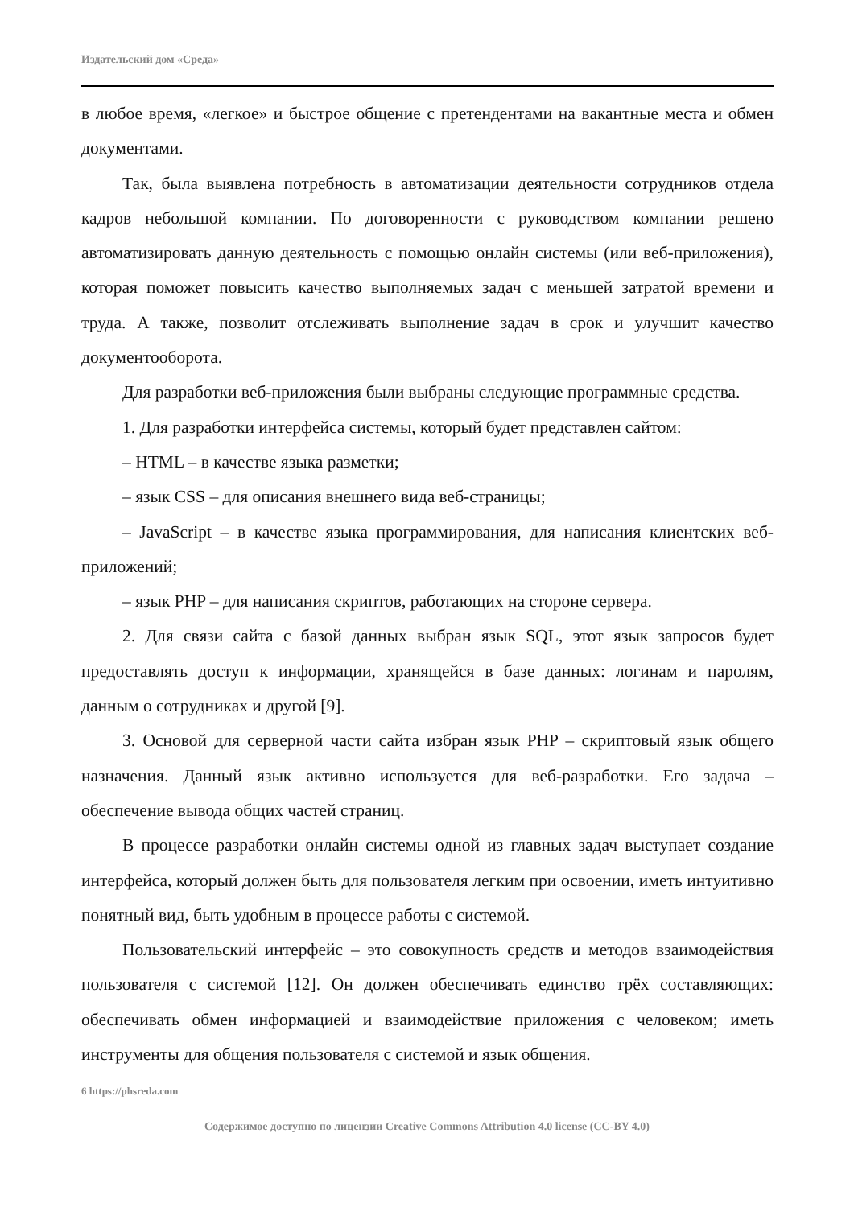Издательский дом «Среда»
в любое время, «легкое» и быстрое общение с претендентами на вакантные места и обмен документами.
Так, была выявлена потребность в автоматизации деятельности сотрудников отдела кадров небольшой компании. По договоренности с руководством компании решено автоматизировать данную деятельность с помощью онлайн системы (или веб-приложения), которая поможет повысить качество выполняемых задач с меньшей затратой времени и труда. А также, позволит отслеживать выполнение задач в срок и улучшит качество документооборота.
Для разработки веб-приложения были выбраны следующие программные средства.
1. Для разработки интерфейса системы, который будет представлен сайтом:
– HTML – в качестве языка разметки;
– язык CSS – для описания внешнего вида веб-страницы;
– JavaScript – в качестве языка программирования, для написания клиентских веб-приложений;
– язык PHP – для написания скриптов, работающих на стороне сервера.
2. Для связи сайта с базой данных выбран язык SQL, этот язык запросов будет предоставлять доступ к информации, хранящейся в базе данных: логинам и паролям, данным о сотрудниках и другой [9].
3. Основой для серверной части сайта избран язык PHP – скриптовый язык общего назначения. Данный язык активно используется для веб-разработки. Его задача – обеспечение вывода общих частей страниц.
В процессе разработки онлайн системы одной из главных задач выступает создание интерфейса, который должен быть для пользователя легким при освоении, иметь интуитивно понятный вид, быть удобным в процессе работы с системой.
Пользовательский интерфейс – это совокупность средств и методов взаимодействия пользователя с системой [12]. Он должен обеспечивать единство трёх составляющих: обеспечивать обмен информацией и взаимодействие приложения с человеком; иметь инструменты для общения пользователя с системой и язык общения.
6 https://phsreda.com
Содержимое доступно по лицензии Creative Commons Attribution 4.0 license (CC-BY 4.0)